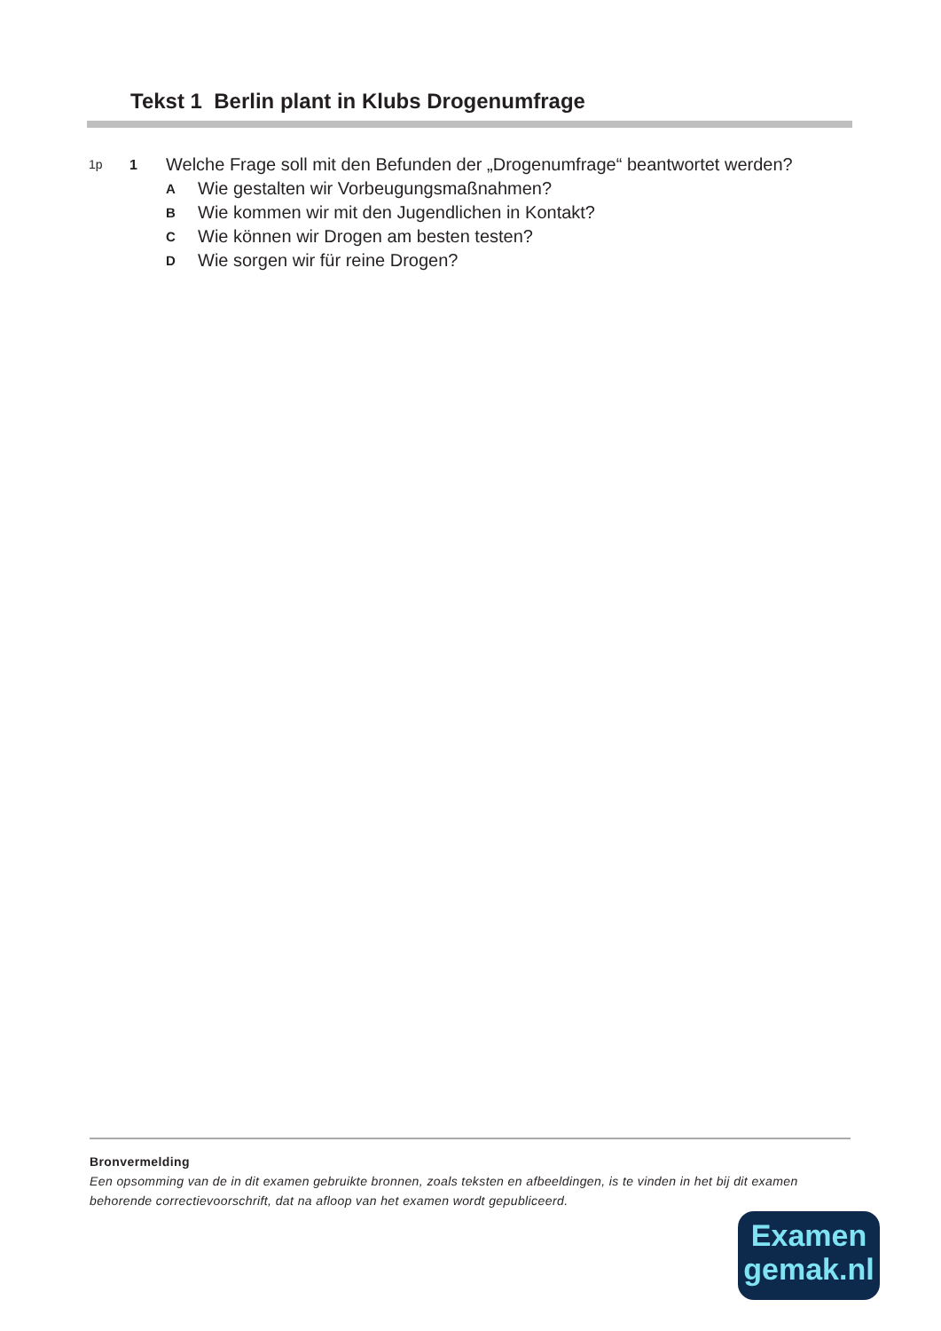Tekst 1 Berlin plant in Klubs Drogenumfrage
1p 1
Welche Frage soll mit den Befunden der „Drogenumfrage“ beantwortet werden?
A Wie gestalten wir Vorbeugungsmaßnahmen?
B Wie kommen wir mit den Jugendlichen in Kontakt?
C Wie können wir Drogen am besten testen?
D Wie sorgen wir für reine Drogen?
Bronvermelding
Een opsomming van de in dit examen gebruikte bronnen, zoals teksten en afbeeldingen, is te vinden in het bij dit examen behorende correctievoorschrift, dat na afloop van het examen wordt gepubliceerd.
Examen
gemak.nl